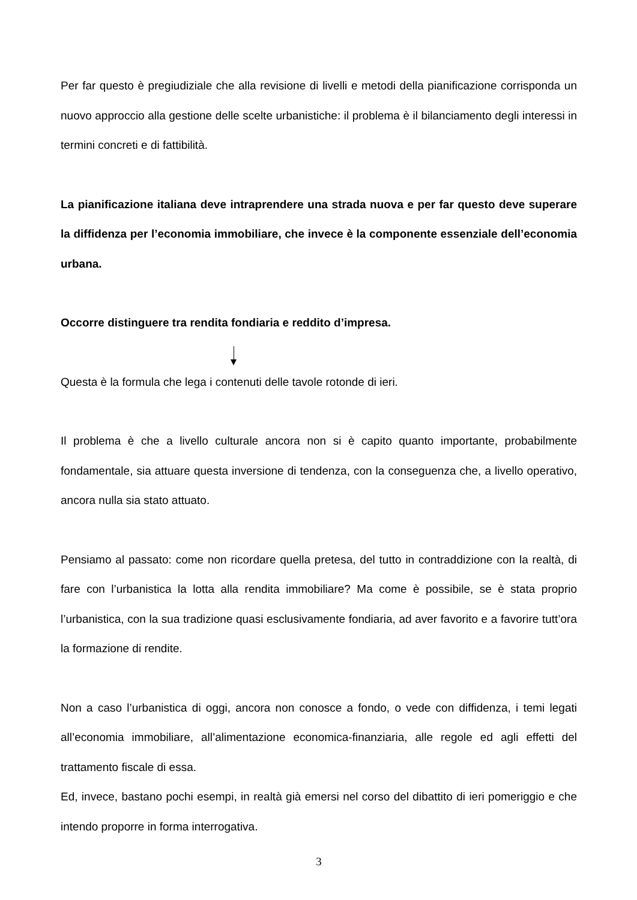Per far questo è pregiudiziale che alla revisione di livelli e metodi della pianificazione corrisponda un nuovo approccio alla gestione delle scelte urbanistiche: il problema è il bilanciamento degli interessi in termini concreti e di fattibilità.
La pianificazione italiana deve intraprendere una strada nuova e per far questo deve superare la diffidenza per l’economia immobiliare, che invece è la componente essenziale dell’economia urbana.
Occorre distinguere tra rendita fondiaria e reddito d’impresa.
Questa è la formula che lega i contenuti delle tavole rotonde di ieri.
Il problema è che a livello culturale ancora non si è capito quanto importante, probabilmente fondamentale, sia attuare questa inversione di tendenza, con la conseguenza che, a livello operativo, ancora nulla sia stato attuato.
Pensiamo al passato: come non ricordare quella pretesa, del tutto in contraddizione con la realtà, di fare con l’urbanistica la lotta alla rendita immobiliare? Ma come è possibile, se è stata proprio l’urbanistica, con la sua tradizione quasi esclusivamente fondiaria, ad aver favorito e a favorire tutt’ora la formazione di rendite.
Non a caso l’urbanistica di oggi, ancora non conosce a fondo, o vede con diffidenza, i temi legati all’economia immobiliare, all’alimentazione economica-finanziaria, alle regole ed agli effetti del trattamento fiscale di essa.
Ed, invece, bastano pochi esempi, in realtà già emersi nel corso del dibattito di ieri pomeriggio e che intendo proporre in forma interrogativa.
3